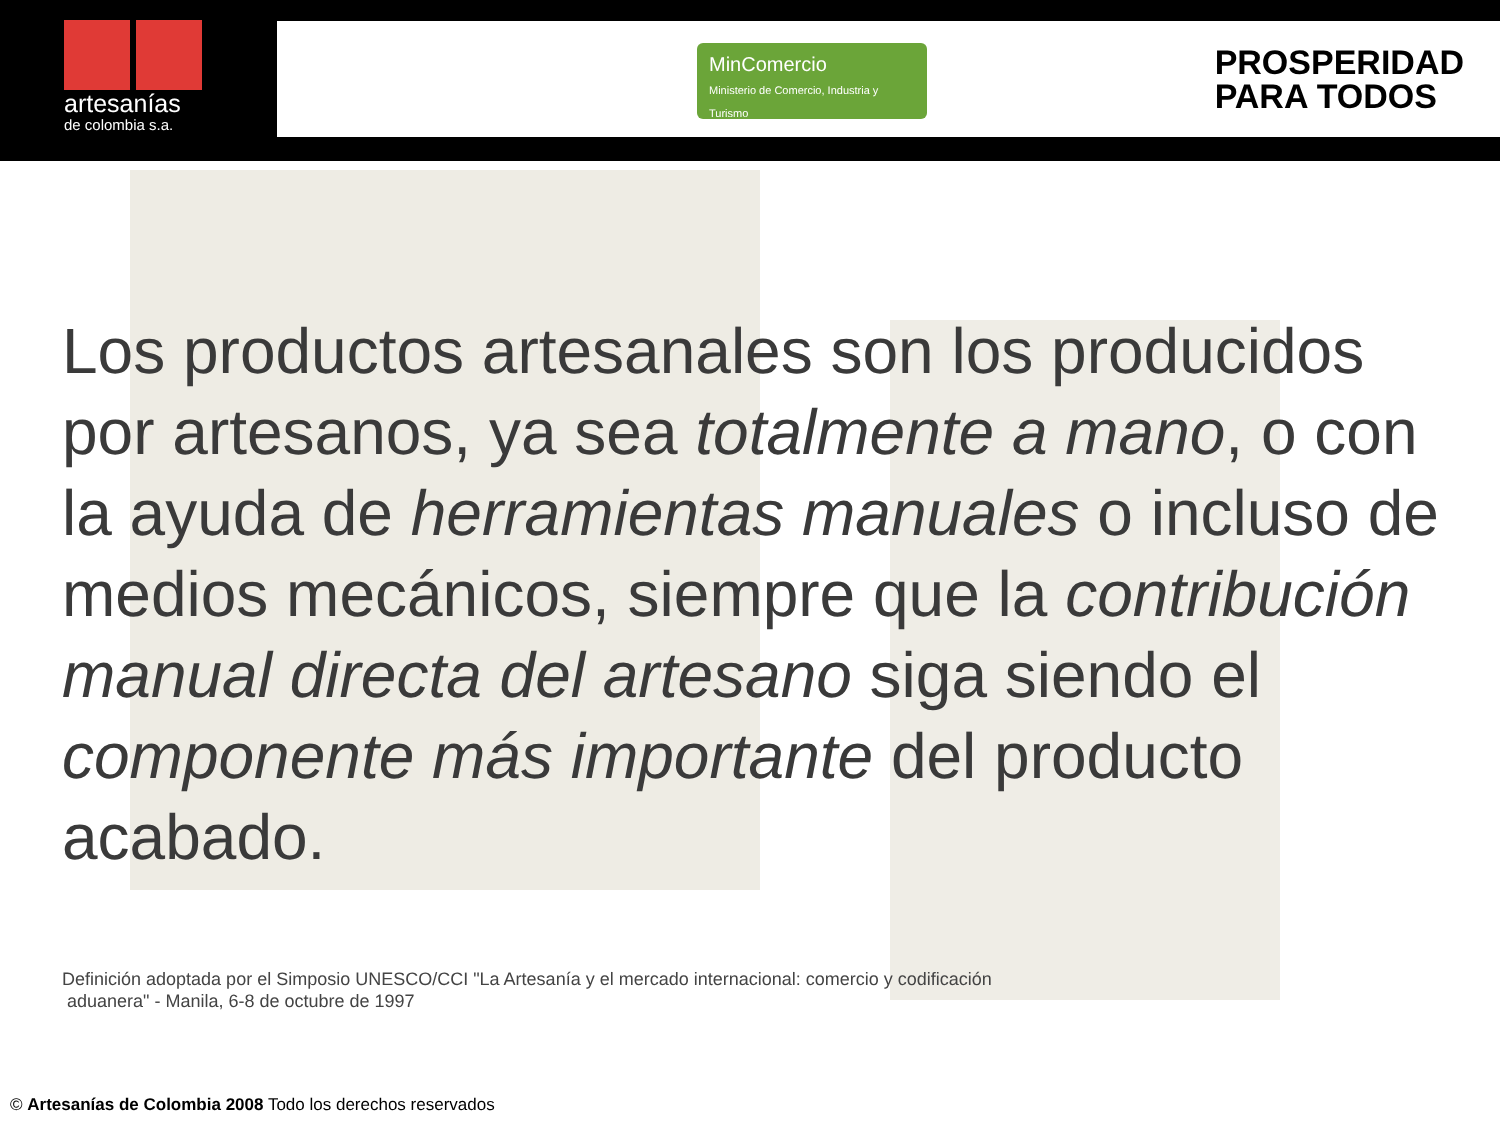artesanías
de colombia s.a.
MinComercio
Ministerio de Comercio, Industria y Turismo
PROSPERIDAD
PARA TODOS
Los productos artesanales son los producidos por artesanos, ya sea totalmente a mano, o con la ayuda de herramientas manuales o incluso de medios mecánicos, siempre que la contribución manual directa del artesano siga siendo el componente más importante del producto acabado.
Definición adoptada por el Simposio UNESCO/CCI "La Artesanía y el mercado internacional: comercio y codificación
aduanera" - Manila, 6-8 de octubre de 1997
© Artesanías de Colombia 2008 Todo los derechos reservados